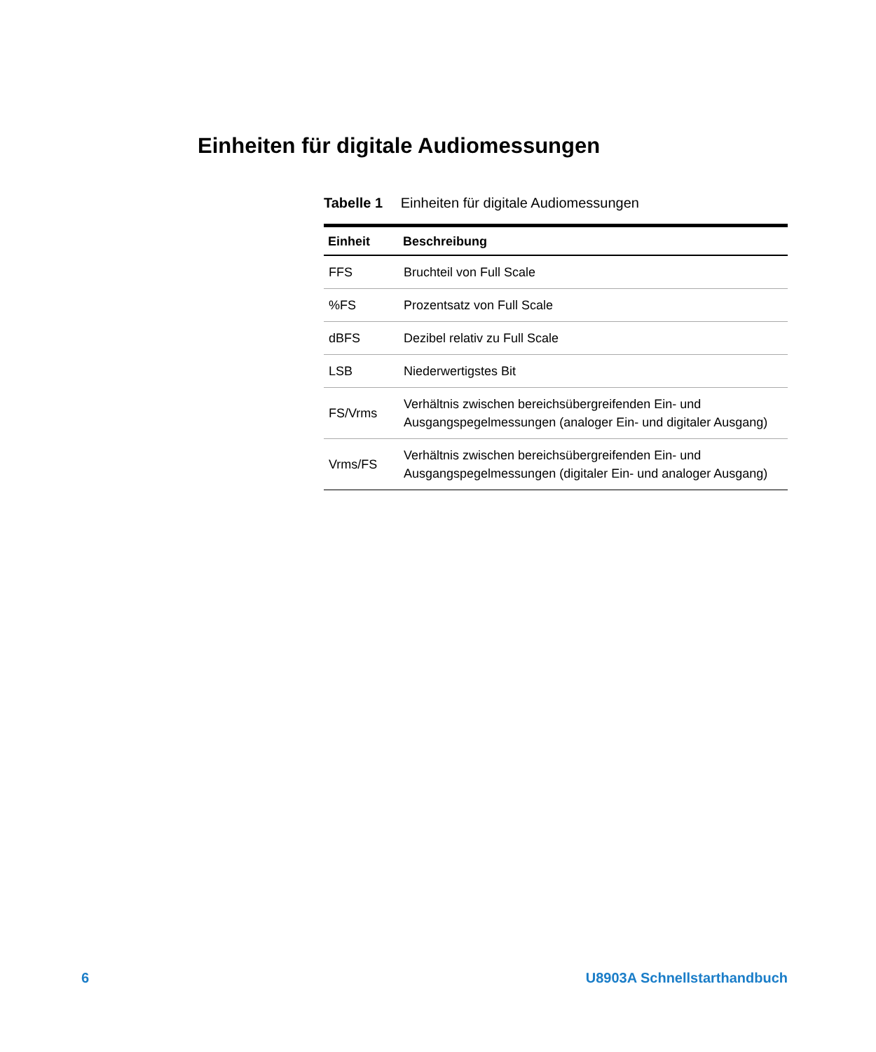Einheiten für digitale Audiomessungen
Tabelle 1 Einheiten für digitale Audiomessungen
| Einheit | Beschreibung |
| --- | --- |
| FFS | Bruchteil von Full Scale |
| %FS | Prozentsatz von Full Scale |
| dBFS | Dezibel relativ zu Full Scale |
| LSB | Niederwertigstes Bit |
| FS/Vrms | Verhältnis zwischen bereichsübergreifenden Ein- und Ausgangspegelmessungen (analoger Ein- und digitaler Ausgang) |
| Vrms/FS | Verhältnis zwischen bereichsübergreifenden Ein- und Ausgangspegelmessungen (digitaler Ein- und analoger Ausgang) |
6 U8903A Schnellstarthandbuch